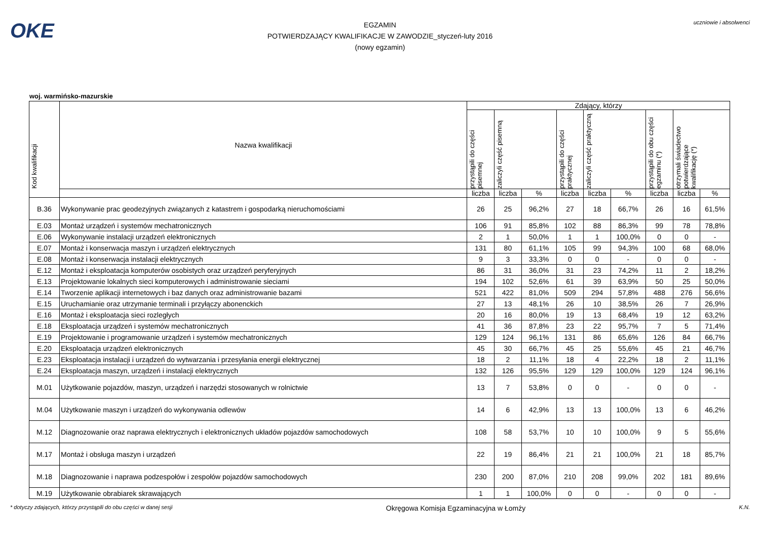OKE
EGZAMIN
POTWIERDZAJĄCY KWALIFIKACJE W ZAWODZIE_styczeń-luty 2016
(nowy egzamin)
uczniowie i absolwenci
woj. warmińsko-mazurskie
| Kod kwalifikacji | Nazwa kwalifikacji | Zdający, którzy | | | | | | | | |
| --- | --- | --- | --- | --- | --- | --- | --- | --- | --- | --- |
| | | przystąpili do części pisemnej | zaliczyli część pisemną | | przystąpili do części praktycznej | zaliczyli część praktyczną | | przystąpili do obu części egzaminu (*) | otrzymali świadectwo potwierdzające kwalifikację (*) | |
| | | liczba | liczba | % | liczba | liczba | % | liczba | liczba | % |
| B.36 | Wykonywanie prac geodezyjnych związanych z katastrem i gospodarką nieruchomościami | 26 | 25 | 96,2% | 27 | 18 | 66,7% | 26 | 16 | 61,5% |
| E.03 | Montaż urządzeń i systemów mechatronicznych | 106 | 91 | 85,8% | 102 | 88 | 86,3% | 99 | 78 | 78,8% |
| E.06 | Wykonywanie instalacji urządzeń elektronicznych | 2 | 1 | 50,0% | 1 | 1 | 100,0% | 0 | 0 | - |
| E.07 | Montaż i konserwacja maszyn i urządzeń elektrycznych | 131 | 80 | 61,1% | 105 | 99 | 94,3% | 100 | 68 | 68,0% |
| E.08 | Montaż i konserwacja instalacji elektrycznych | 9 | 3 | 33,3% | 0 | 0 | - | 0 | 0 | - |
| E.12 | Montaż i eksploatacja komputerów osobistych oraz urządzeń peryferyjnych | 86 | 31 | 36,0% | 31 | 23 | 74,2% | 11 | 2 | 18,2% |
| E.13 | Projektowanie lokalnych sieci komputerowych i administrowanie sieciami | 194 | 102 | 52,6% | 61 | 39 | 63,9% | 50 | 25 | 50,0% |
| E.14 | Tworzenie aplikacji internetowych i baz danych oraz administrowanie bazami | 521 | 422 | 81,0% | 509 | 294 | 57,8% | 488 | 276 | 56,6% |
| E.15 | Uruchamianie oraz utrzymanie terminali i przyłączy abonenckich | 27 | 13 | 48,1% | 26 | 10 | 38,5% | 26 | 7 | 26,9% |
| E.16 | Montaż i eksploatacja sieci rozległych | 20 | 16 | 80,0% | 19 | 13 | 68,4% | 19 | 12 | 63,2% |
| E.18 | Eksploatacja urządzeń i systemów mechatronicznych | 41 | 36 | 87,8% | 23 | 22 | 95,7% | 7 | 5 | 71,4% |
| E.19 | Projektowanie i programowanie urządzeń i systemów mechatronicznych | 129 | 124 | 96,1% | 131 | 86 | 65,6% | 126 | 84 | 66,7% |
| E.20 | Eksploatacja urządzeń elektronicznych | 45 | 30 | 66,7% | 45 | 25 | 55,6% | 45 | 21 | 46,7% |
| E.23 | Eksploatacja instalacji i urządzeń do wytwarzania i przesyłania energii elektrycznej | 18 | 2 | 11,1% | 18 | 4 | 22,2% | 18 | 2 | 11,1% |
| E.24 | Eksploatacja maszyn, urządzeń i instalacji elektrycznych | 132 | 126 | 95,5% | 129 | 129 | 100,0% | 129 | 124 | 96,1% |
| M.01 | Użytkowanie pojazdów, maszyn, urządzeń i narzędzi stosowanych w rolnictwie | 13 | 7 | 53,8% | 0 | 0 | - | 0 | 0 | - |
| M.04 | Użytkowanie maszyn i urządzeń do wykonywania odlewów | 14 | 6 | 42,9% | 13 | 13 | 100,0% | 13 | 6 | 46,2% |
| M.12 | Diagnozowanie oraz naprawa elektrycznych i elektronicznych układów pojazdów samochodowych | 108 | 58 | 53,7% | 10 | 10 | 100,0% | 9 | 5 | 55,6% |
| M.17 | Montaż i obsługa maszyn i urządzeń | 22 | 19 | 86,4% | 21 | 21 | 100,0% | 21 | 18 | 85,7% |
| M.18 | Diagnozowanie i naprawa podzespołów i zespołów pojazdów samochodowych | 230 | 200 | 87,0% | 210 | 208 | 99,0% | 202 | 181 | 89,6% |
| M.19 | Użytkowanie obrabiarek skrawających | 1 | 1 | 100,0% | 0 | 0 | - | 0 | 0 | - |
* dotyczy zdających, którzy przystąpili do obu części w danej sesji Okręgowa Komisja Egzaminacyjna w Łomży K.N.